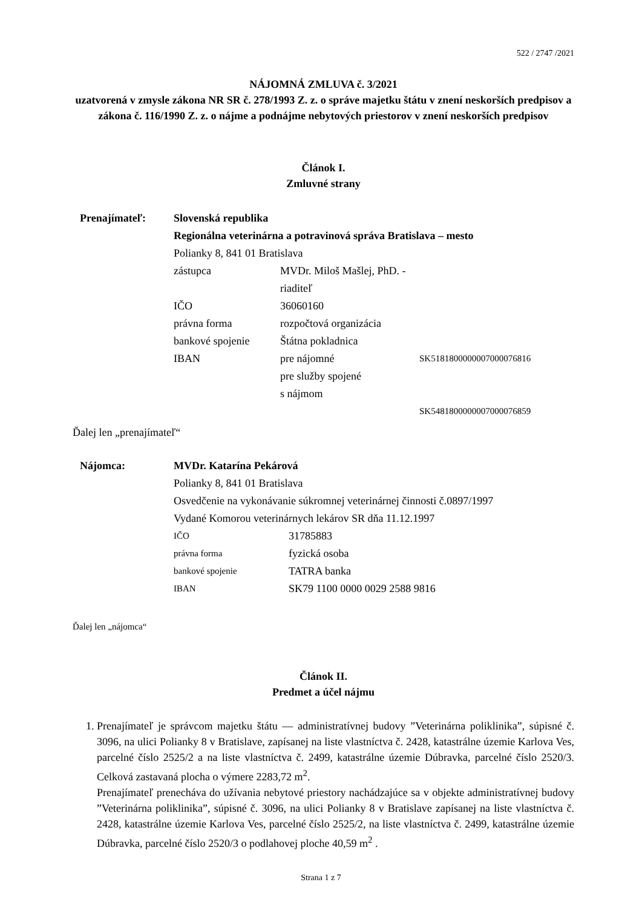522 / 2747 /2021
NÁJOMNÁ ZMLUVA č. 3/2021
uzatvorená v zmysle zákona NR SR č. 278/1993 Z. z. o správe majetku štátu v znení neskorších predpisov a zákona č. 116/1990 Z. z. o nájme a podnájme nebytových priestorov v znení neskorších predpisov
Článok I.
Zmluvné strany
Prenajímateľ: Slovenská republika
Regionálna veterinárna a potravinová správa Bratislava – mesto
Polianky 8, 841 01 Bratislava
zástupca MVDr. Miloš Mašlej, PhD. - riaditeľ IČO 36060160 právna forma rozpočtová organizácia bankové spojenie Štátna pokladnica IBAN pre nájomné SK5181800000007000076816 pre služby spojené
s nájmom SK5481800000007000076859
Ďalej len „prenajímateľ“
Nájomca: MVDr. Katarína Pekárová
Polianky 8, 841 01 Bratislava
Osvedčenie na vykonávanie súkromnej veterinárnej činnosti č.0897/1997
Vydané Komorou veterinárnych lekárov SR dňa 11.12.1997
IČO 31785883 právna forma fyzická osoba bankové spojenie TATRA banka IBAN SK79 1100 0000 0029 2588 9816
Ďalej len „nájomca“
Článok II.
Predmet a účel nájmu
1. Prenajímateľ je správcom majetku štátu — administratívnej budovy ”Veterinárna poliklinika”, súpisné č. 3096, na ulici Polianky 8 v Bratislave, zapísanej na liste vlastníctva č. 2428, katastrálne územie Karlova Ves, parcelné číslo 2525/2 a na liste vlastníctva č. 2499, katastrálne územie Dúbravka, parcelné číslo 2520/3. Celková zastavaná plocha o výmere 2283,72 m<sup>2</sup>.
Prenajímateľ prenecháva do užívania nebytové priestory nachádzajúce sa v objekte administratívnej budovy ”Veterinárna poliklinika”, súpisné č. 3096, na ulici Polianky 8 v Bratislave zapísanej na liste vlastníctva č. 2428, katastrálne územie Karlova Ves, parcelné číslo 2525/2, na liste vlastníctva č. 2499, katastrálne územie Dúbravka, parcelné číslo 2520/3 o podlahovej ploche 40,59 m<sup>2</sup> .
Strana 1 z 7